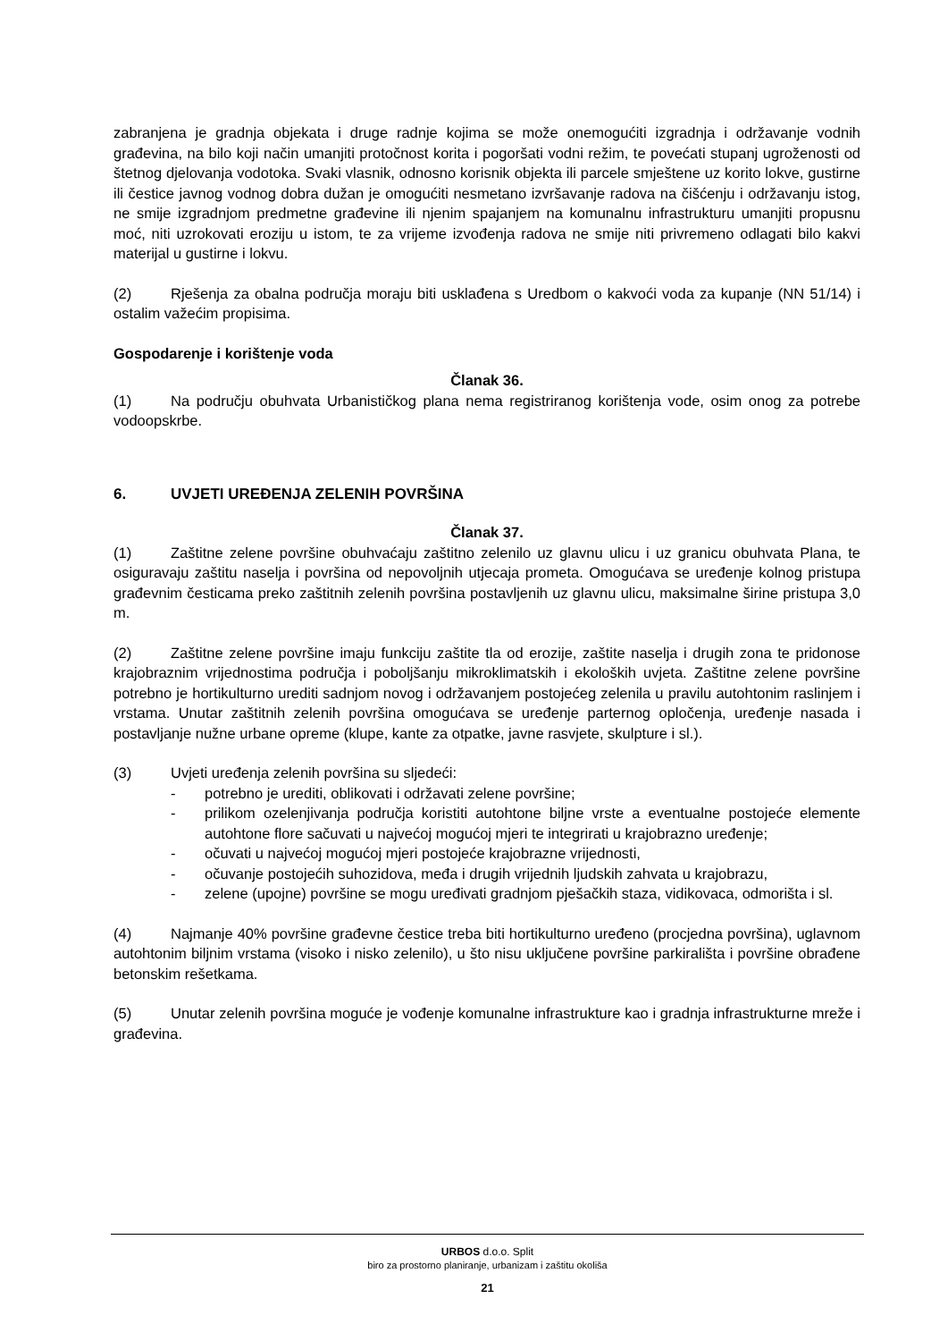zabranjena je gradnja objekata i druge radnje kojima se može onemogućiti izgradnja i održavanje vodnih građevina, na bilo koji način umanjiti protočnost korita i pogoršati vodni režim, te povećati stupanj ugroženosti od štetnog djelovanja vodotoka. Svaki vlasnik, odnosno korisnik objekta ili parcele smještene uz korito lokve, gustirne ili čestice javnog vodnog dobra dužan je omogućiti nesmetano izvršavanje radova na čišćenju i održavanju istog, ne smije izgradnjom predmetne građevine ili njenim spajanjem na komunalnu infrastrukturu umanjiti propusnu moć, niti uzrokovati eroziju u istom, te za vrijeme izvođenja radova ne smije niti privremeno odlagati bilo kakvi materijal u gustirne i lokvu.
(2) Rješenja za obalna područja moraju biti usklađena s Uredbom o kakvoći voda za kupanje (NN 51/14) i ostalim važećim propisima.
Gospodarenje i korištenje voda
Članak 36.
(1) Na području obuhvata Urbanističkog plana nema registriranog korištenja vode, osim onog za potrebe vodoopskrbe.
6. UVJETI UREĐENJA ZELENIH POVRŠINA
Članak 37.
(1) Zaštitne zelene površine obuhvaćaju zaštitno zelenilo uz glavnu ulicu i uz granicu obuhvata Plana, te osiguravaju zaštitu naselja i površina od nepovoljnih utjecaja prometa. Omogućava se uređenje kolnog pristupa građevnim česticama preko zaštitnih zelenih površina postavljenih uz glavnu ulicu, maksimalne širine pristupa 3,0 m.
(2) Zaštitne zelene površine imaju funkciju zaštite tla od erozije, zaštite naselja i drugih zona te pridonose krajobraznim vrijednostima područja i poboljšanju mikroklimatskih i ekoloških uvjeta. Zaštitne zelene površine potrebno je hortikulturno urediti sadnjom novog i održavanjem postojećeg zelenila u pravilu autohtonim raslinjem i vrstama. Unutar zaštitnih zelenih površina omogućava se uređenje parternog opločenja, uređenje nasada i postavljanje nužne urbane opreme (klupe, kante za otpatke, javne rasvjete, skulpture i sl.).
(3) Uvjeti uređenja zelenih površina su sljedeći:
- potrebno je urediti, oblikovati i održavati zelene površine;
- prilikom ozelenjivanja područja koristiti autohtone biljne vrste a eventualne postojeće elemente autohtone flore sačuvati u najvećoj mogućoj mjeri te integrirati u krajobrazno uređenje;
- očuvati u najvećoj mogućoj mjeri postojeće krajobrazne vrijednosti,
- očuvanje postojećih suhozidova, međa i drugih vrijednih ljudskih zahvata u krajobrazu,
- zelene (upojne) površine se mogu uređivati gradnjom pješačkih staza, vidikovaca, odmorišta i sl.
(4) Najmanje 40% površine građevne čestice treba biti hortikulturno uređeno (procjedna površina), uglavnom autohtonim biljnim vrstama (visoko i nisko zelenilo), u što nisu uključene površine parkirališta i površine obrađene betonskim rešetkama.
(5) Unutar zelenih površina moguće je vođenje komunalne infrastrukture kao i gradnja infrastrukturne mreže i građevina.
URBOS d.o.o. Split
biro za prostorno planiranje, urbanizam i zaštitu okoliša
21